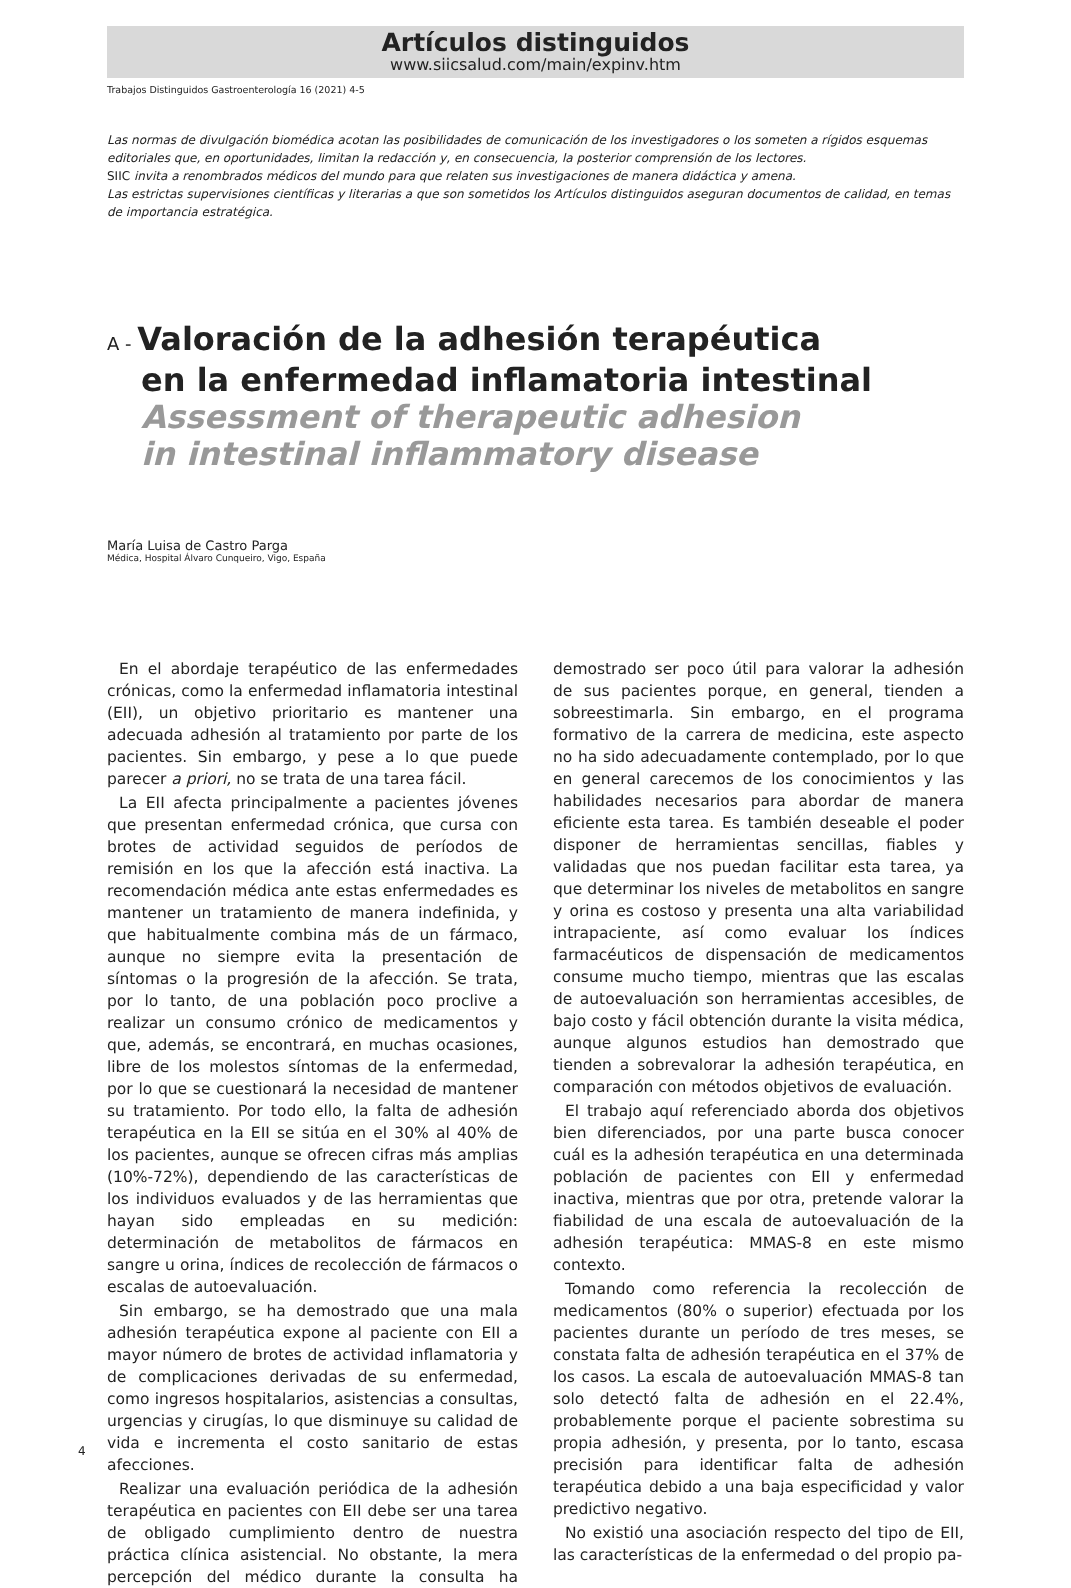Artículos distinguidos
www.siicsalud.com/main/expinv.htm
Trabajos Distinguidos Gastroenterología 16 (2021) 4-5
Las normas de divulgación biomédica acotan las posibilidades de comunicación de los investigadores o los someten a rígidos esquemas editoriales que, en oportunidades, limitan la redacción y, en consecuencia, la posterior comprensión de los lectores.
SIIC invita a renombrados médicos del mundo para que relaten sus investigaciones de manera didáctica y amena.
Las estrictas supervisiones científicas y literarias a que son sometidos los Artículos distinguidos aseguran documentos de calidad, en temas de importancia estratégica.
A - Valoración de la adhesión terapéutica
en la enfermedad inflamatoria intestinal
Assessment of therapeutic adhesion
in intestinal inflammatory disease
María Luisa de Castro Parga
Médica, Hospital Álvaro Cunqueiro, Vigo, España
En el abordaje terapéutico de las enfermedades crónicas, como la enfermedad inflamatoria intestinal (EII), un objetivo prioritario es mantener una adecuada adhesión al tratamiento por parte de los pacientes. Sin embargo, y pese a lo que puede parecer a priori, no se trata de una tarea fácil.
La EII afecta principalmente a pacientes jóvenes que presentan enfermedad crónica, que cursa con brotes de actividad seguidos de períodos de remisión en los que la afección está inactiva. La recomendación médica ante estas enfermedades es mantener un tratamiento de manera indefinida, y que habitualmente combina más de un fármaco, aunque no siempre evita la presentación de síntomas o la progresión de la afección. Se trata, por lo tanto, de una población poco proclive a realizar un consumo crónico de medicamentos y que, además, se encontrará, en muchas ocasiones, libre de los molestos síntomas de la enfermedad, por lo que se cuestionará la necesidad de mantener su tratamiento. Por todo ello, la falta de adhesión terapéutica en la EII se sitúa en el 30% al 40% de los pacientes, aunque se ofrecen cifras más amplias (10%-72%), dependiendo de las características de los individuos evaluados y de las herramientas que hayan sido empleadas en su medición: determinación de metabolitos de fármacos en sangre u orina, índices de recolección de fármacos o escalas de autoevaluación.
Sin embargo, se ha demostrado que una mala adhesión terapéutica expone al paciente con EII a mayor número de brotes de actividad inflamatoria y de complicaciones derivadas de su enfermedad, como ingresos hospitalarios, asistencias a consultas, urgencias y cirugías, lo que disminuye su calidad de vida e incrementa el costo sanitario de estas afecciones.
Realizar una evaluación periódica de la adhesión terapéutica en pacientes con EII debe ser una tarea de obligado cumplimiento dentro de nuestra práctica clínica asistencial. No obstante, la mera percepción del médico durante la consulta ha demostrado ser poco útil para valorar la adhesión de sus pacientes porque, en general, tienden a sobreestimarla. Sin embargo, en el programa formativo de la carrera de medicina, este aspecto no ha sido adecuadamente contemplado, por lo que en general carecemos de los conocimientos y las habilidades necesarios para abordar de manera eficiente esta tarea. Es también deseable el poder disponer de herramientas sencillas, fiables y validadas que nos puedan facilitar esta tarea, ya que determinar los niveles de metabolitos en sangre y orina es costoso y presenta una alta variabilidad intrapaciente, así como evaluar los índices farmacéuticos de dispensación de medicamentos consume mucho tiempo, mientras que las escalas de autoevaluación son herramientas accesibles, de bajo costo y fácil obtención durante la visita médica, aunque algunos estudios han demostrado que tienden a sobrevalorar la adhesión terapéutica, en comparación con métodos objetivos de evaluación.
El trabajo aquí referenciado aborda dos objetivos bien diferenciados, por una parte busca conocer cuál es la adhesión terapéutica en una determinada población de pacientes con EII y enfermedad inactiva, mientras que por otra, pretende valorar la fiabilidad de una escala de autoevaluación de la adhesión terapéutica: MMAS-8 en este mismo contexto.
Tomando como referencia la recolección de medicamentos (80% o superior) efectuada por los pacientes durante un período de tres meses, se constata falta de adhesión terapéutica en el 37% de los casos. La escala de autoevaluación MMAS-8 tan solo detectó falta de adhesión en el 22.4%, probablemente porque el paciente sobrestima su propia adhesión, y presenta, por lo tanto, escasa precisión para identificar falta de adhesión terapéutica debido a una baja especificidad y valor predictivo negativo.
No existió una asociación respecto del tipo de EII, las características de la enfermedad o del propio pa-
4